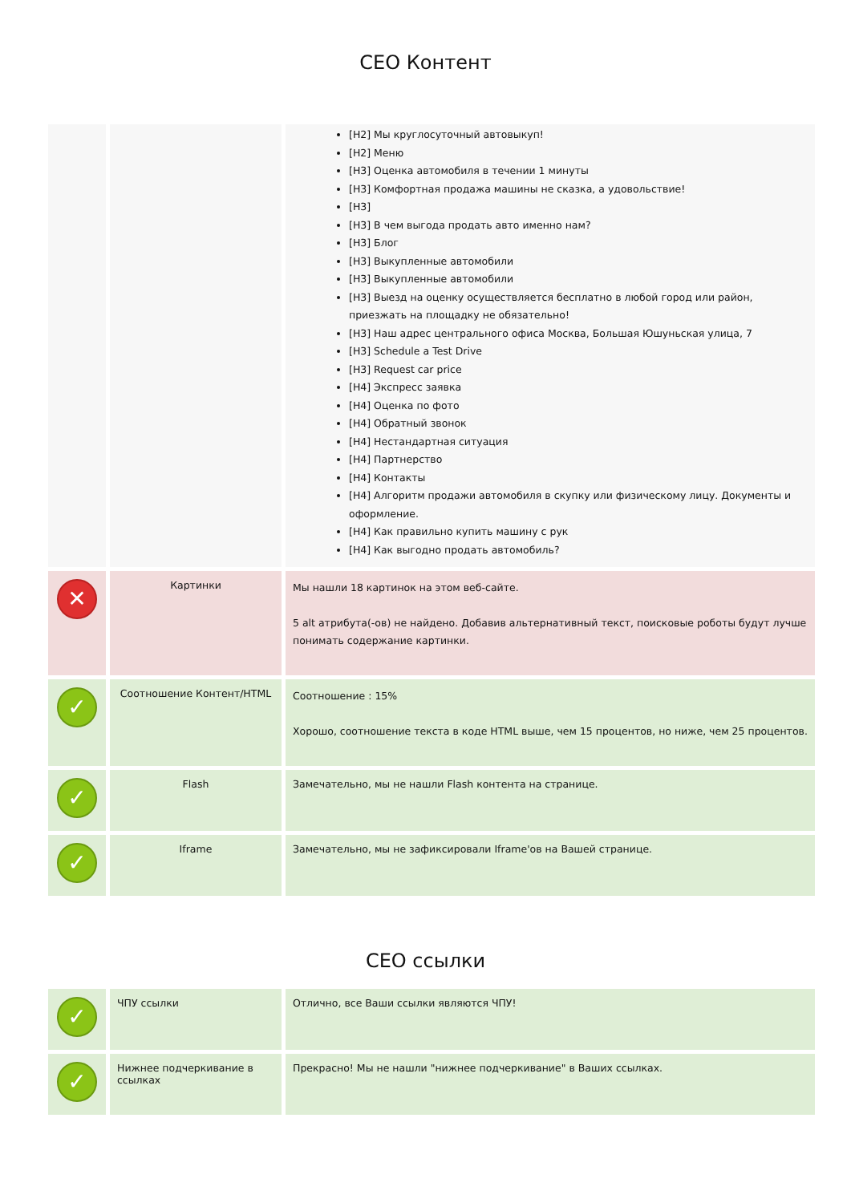СЕО Контент
| | | [H2] Мы круглосуточный автовыкуп! [H2] Меню [H3] Оценка автомобиля в течении 1 минуты [H3] Комфортная продажа машины не сказка, а удовольствие! [H3] [H3] В чем выгода продать авто именно нам? [H3] Блог [H3] Выкупленные автомобили [H3] Выкупленные автомобили [H3] Выезд на оценку осуществляется бесплатно в любой город или район, приезжать на площадку не обязательно! [H3] Наш адрес центрального офиса Москва, Большая Юшуньская улица, 7 [H3] Schedule a Test Drive [H3] Request car price [H4] Экспресс заявка [H4] Оценка по фото [H4] Обратный звонок [H4] Нестандартная ситуация [H4] Партнерство [H4] Контакты [H4] Алгоритм продажи автомобиля в скупку или физическому лицу. Документы и оформление. [H4] Как правильно купить машину с рук [H4] Как выгодно продать автомобиль? |
| ✕ | Картинки | Мы нашли 18 картинок на этом веб-сайте. 5 alt атрибута(-ов) не найдено. Добавив альтернативный текст, поисковые роботы будут лучше понимать содержание картинки. |
| ✓ | Соотношение Контент/HTML | Соотношение : 15% Хорошо, соотношение текста в коде HTML выше, чем 15 процентов, но ниже, чем 25 процентов. |
| ✓ | Flash | Замечательно, мы не нашли Flash контента на странице. |
| ✓ | Iframe | Замечательно, мы не зафиксировали Iframe'ов на Вашей странице. |
СЕО ссылки
| ✓ | ЧПУ ссылки | Отлично, все Ваши ссылки являются ЧПУ! |
| ✓ | Нижнее подчеркивание в ссылках | Прекрасно! Мы не нашли "нижнее подчеркивание" в Ваших ссылках. |